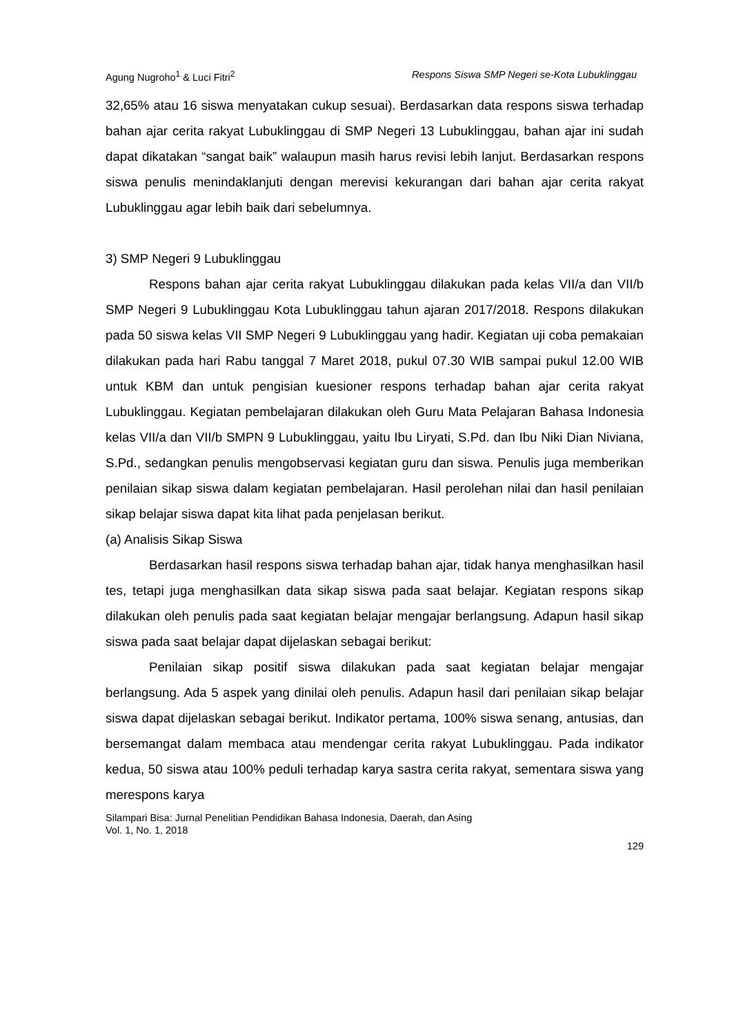Agung Nugroho<sup>1</sup> & Luci Fitri<sup>2</sup> Respons Siswa SMP Negeri se-Kota Lubuklinggau
32,65% atau 16 siswa menyatakan cukup sesuai). Berdasarkan data respons siswa terhadap bahan ajar cerita rakyat Lubuklinggau di SMP Negeri 13 Lubuklinggau, bahan ajar ini sudah dapat dikatakan “sangat baik” walaupun masih harus revisi lebih lanjut. Berdasarkan respons siswa penulis menindaklanjuti dengan merevisi kekurangan dari bahan ajar cerita rakyat Lubuklinggau agar lebih baik dari sebelumnya.
3) SMP Negeri 9 Lubuklinggau
Respons bahan ajar cerita rakyat Lubuklinggau dilakukan pada kelas VII/a dan VII/b SMP Negeri 9 Lubuklinggau Kota Lubuklinggau tahun ajaran 2017/2018. Respons dilakukan pada 50 siswa kelas VII SMP Negeri 9 Lubuklinggau yang hadir. Kegiatan uji coba pemakaian dilakukan pada hari Rabu tanggal 7 Maret 2018, pukul 07.30 WIB sampai pukul 12.00 WIB untuk KBM dan untuk pengisian kuesioner respons terhadap bahan ajar cerita rakyat Lubuklinggau. Kegiatan pembelajaran dilakukan oleh Guru Mata Pelajaran Bahasa Indonesia kelas VII/a dan VII/b SMPN 9 Lubuklinggau, yaitu Ibu Liryati, S.Pd. dan Ibu Niki Dian Niviana, S.Pd., sedangkan penulis mengobservasi kegiatan guru dan siswa. Penulis juga memberikan penilaian sikap siswa dalam kegiatan pembelajaran. Hasil perolehan nilai dan hasil penilaian sikap belajar siswa dapat kita lihat pada penjelasan berikut.
(a) Analisis Sikap Siswa
Berdasarkan hasil respons siswa terhadap bahan ajar, tidak hanya menghasilkan hasil tes, tetapi juga menghasilkan data sikap siswa pada saat belajar. Kegiatan respons sikap dilakukan oleh penulis pada saat kegiatan belajar mengajar berlangsung. Adapun hasil sikap siswa pada saat belajar dapat dijelaskan sebagai berikut:
Penilaian sikap positif siswa dilakukan pada saat kegiatan belajar mengajar berlangsung. Ada 5 aspek yang dinilai oleh penulis. Adapun hasil dari penilaian sikap belajar siswa dapat dijelaskan sebagai berikut. Indikator pertama, 100% siswa senang, antusias, dan bersemangat dalam membaca atau mendengar cerita rakyat Lubuklinggau. Pada indikator kedua, 50 siswa atau 100% peduli terhadap karya sastra cerita rakyat, sementara siswa yang merespons karya
Silampari Bisa: Jurnal Penelitian Pendidikan Bahasa Indonesia, Daerah, dan Asing
Vol. 1, No. 1, 2018
129